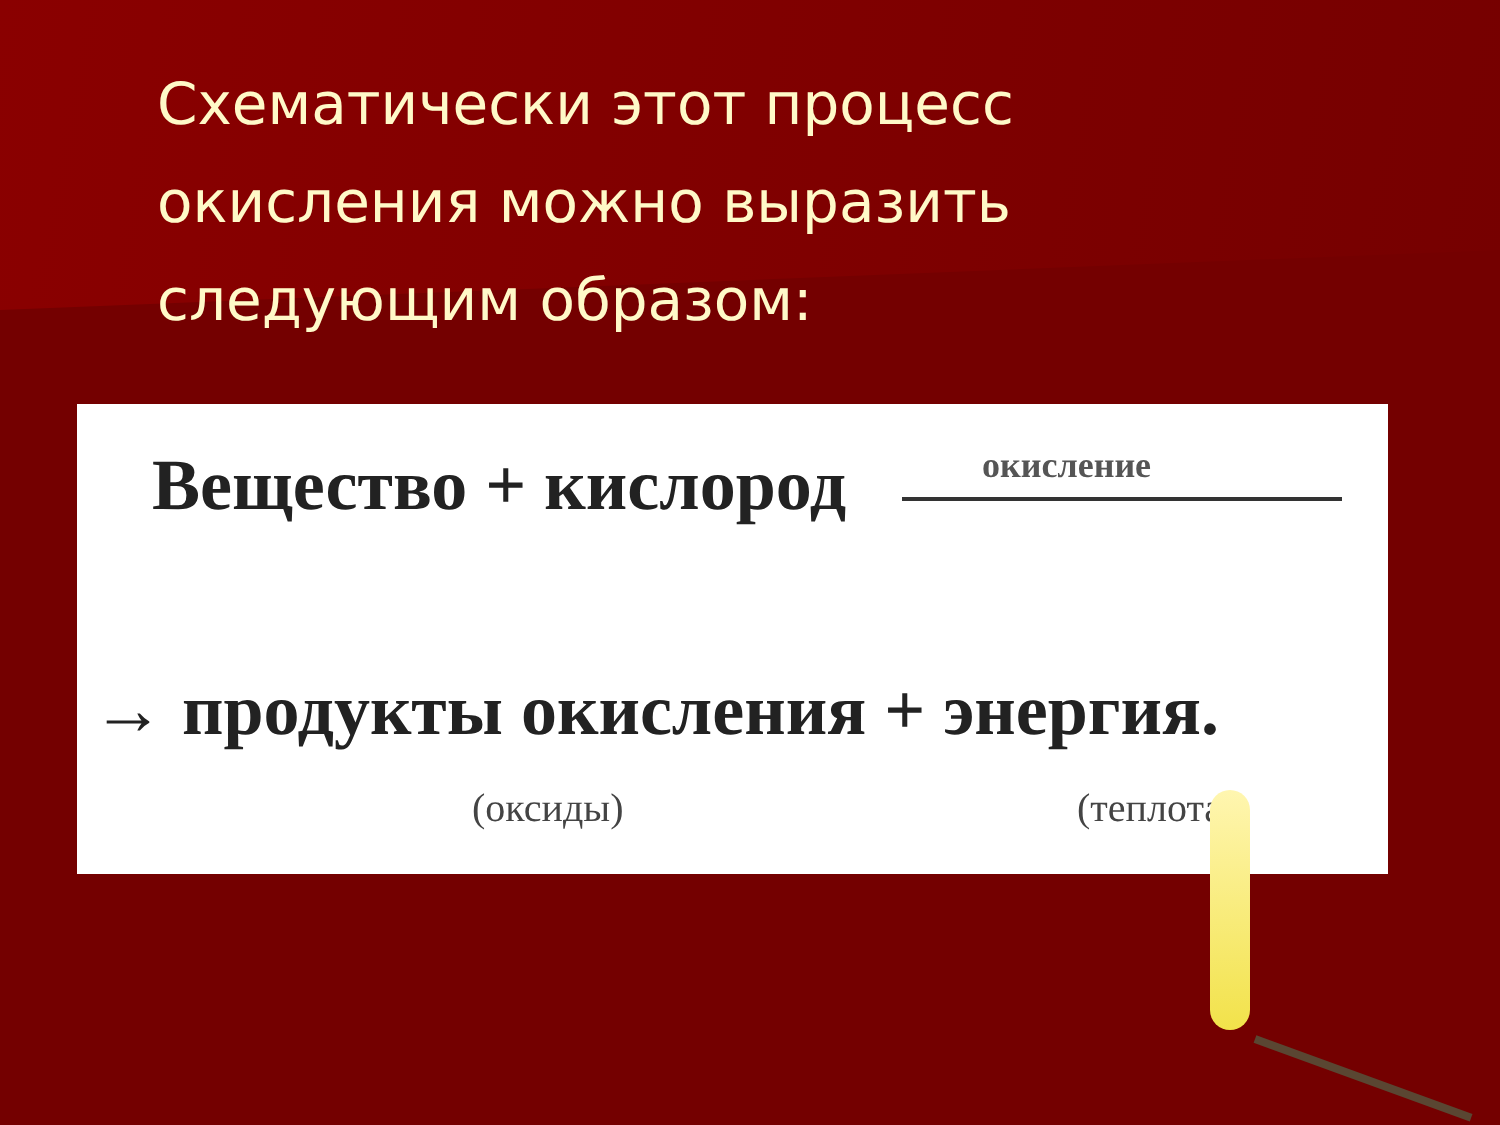Схематически этот процесс окисления можно выразить следующим образом:
Вещество + кислород окисление
→ продукты окисления + энергия.
(оксиды) (теплота)